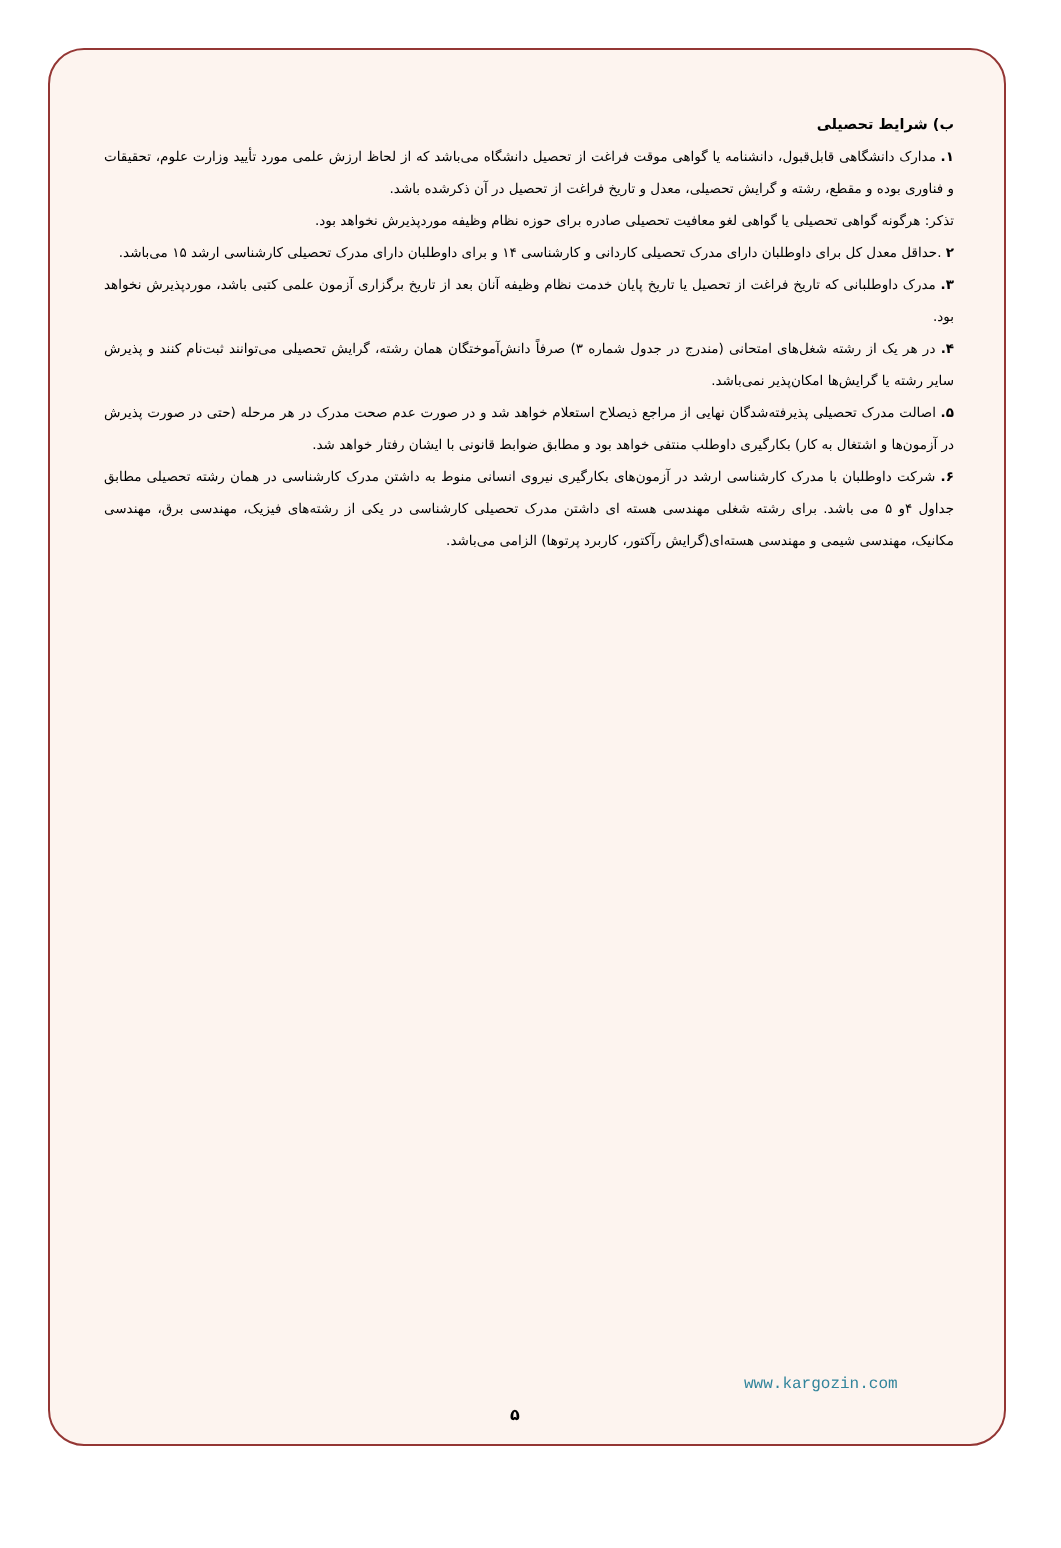ب) شرایط تحصیلی
۱. مدارک دانشگاهی قابل‌قبول، دانشنامه یا گواهی موقت فراغت از تحصیل دانشگاه می‌باشد که از لحاظ ارزش علمی مورد تأیید وزارت علوم، تحقیقات و فناوری بوده و مقطع، رشته و گرایش تحصیلی، معدل و تاریخ فراغت از تحصیل در آن ذکرشده باشد.
تذکر: هرگونه گواهی تحصیلی یا گواهی لغو معافیت تحصیلی صادره برای حوزه نظام وظیفه موردپذیرش نخواهد بود.
۲ .حداقل معدل کل برای داوطلبان دارای مدرک تحصیلی کاردانی و کارشناسی ۱۴ و برای داوطلبان دارای مدرک تحصیلی کارشناسی ارشد ۱۵ می‌باشد.
۳. مدرک داوطلبانی که تاریخ فراغت از تحصیل یا تاریخ پایان خدمت نظام وظیفه آنان بعد از تاریخ برگزاری آزمون علمی کتبی باشد، موردپذیرش نخواهد بود.
۴. در هر یک از رشته شغل‌های امتحانی (مندرج در جدول شماره ۳) صرفاً دانش‌آموختگان همان رشته، گرایش تحصیلی می‌توانند ثبت‌نام کنند و پذیرش سایر رشته یا گرایش‌ها امکان‌پذیر نمی‌باشد.
۵. اصالت مدرک تحصیلی پذیرفته‌شدگان نهایی از مراجع ذیصلاح استعلام خواهد شد و در صورت عدم صحت مدرک در هر مرحله (حتی در صورت پذیرش در آزمون‌ها و اشتغال به کار) بکارگیری داوطلب منتفی خواهد بود و مطابق ضوابط قانونی با ایشان رفتار خواهد شد.
۶. شرکت داوطلبان با مدرک کارشناسی ارشد در آزمون‌های بکارگیری نیروی انسانی منوط به داشتن مدرک کارشناسی در همان رشته تحصیلی مطابق جداول ۴و ۵ می باشد. برای رشته شغلی مهندسی هسته ای داشتن مدرک تحصیلی کارشناسی در یکی از رشته‌های فیزیک، مهندسی برق، مهندسی مکانیک، مهندسی شیمی و مهندسی هسته‌ای(گرایش رآکتور، کاربرد پرتوها) الزامی می‌باشد.
www.kargozin.com
۵